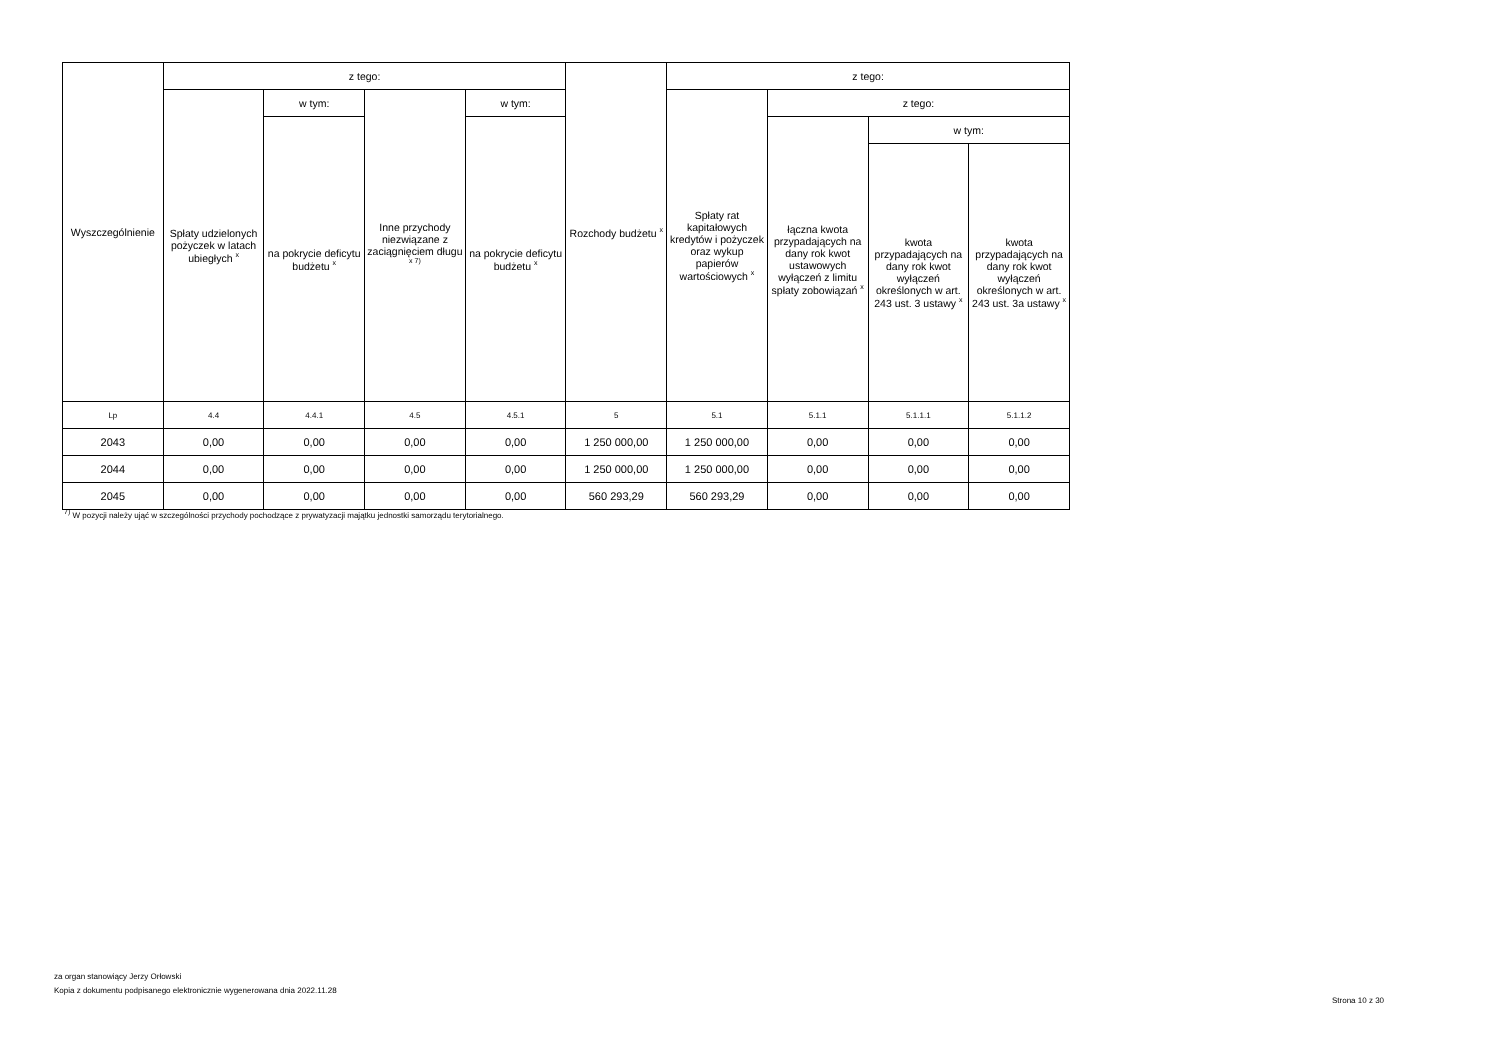| Wyszczególnienie | z tego: | | | | Rozchody budżetu <sup>x</sup> | z tego: | | | |
| --- | --- | --- | --- | --- | --- | --- | --- | --- | --- |
| | Spłaty udzielonych pożyczek w latach ubiegłych <sup>x</sup> | w tym: | Inne przychody niezwiązane z zaciągnięciem długu <sup>x 7)</sup> | w tym: | | Spłaty rat kapitałowych kredytów i pożyczek oraz wykup papierów wartościowych <sup>x</sup> | z tego: | | |
| | | na pokrycie deficytu budżetu <sup>x</sup> | | na pokrycie deficytu budżetu <sup>x</sup> | | | łączna kwota przypadających na dany rok kwot ustawowych wyłączeń z limitu spłaty zobowiązań <sup>x</sup> | w tym: | |
| | | | | | | | | kwota przypadających na dany rok kwot wyłączeń określonych w art. 243 ust. 3 ustawy <sup>x</sup> | kwota przypadających na dany rok kwot wyłączeń określonych w art. 243 ust. 3a ustawy <sup>x</sup> |
| Lp | 4.4 | 4.4.1 | 4.5 | 4.5.1 | 5 | 5.1 | 5.1.1 | 5.1.1.1 | 5.1.1.2 |
| 2043 | 0,00 | 0,00 | 0,00 | 0,00 | 1 250 000,00 | 1 250 000,00 | 0,00 | 0,00 | 0,00 |
| 2044 | 0,00 | 0,00 | 0,00 | 0,00 | 1 250 000,00 | 1 250 000,00 | 0,00 | 0,00 | 0,00 |
| 2045 | 0,00 | 0,00 | 0,00 | 0,00 | 560 293,29 | 560 293,29 | 0,00 | 0,00 | 0,00 |
<sup>7)</sup> W pozycji należy ująć w szczególności przychody pochodzące z prywatyzacji majątku jednostki samorządu terytorialnego.
za organ stanowiący Jerzy Orłowski
Kopia z dokumentu podpisanego elektronicznie wygenerowana dnia 2022.11.28
Strona 10 z 30